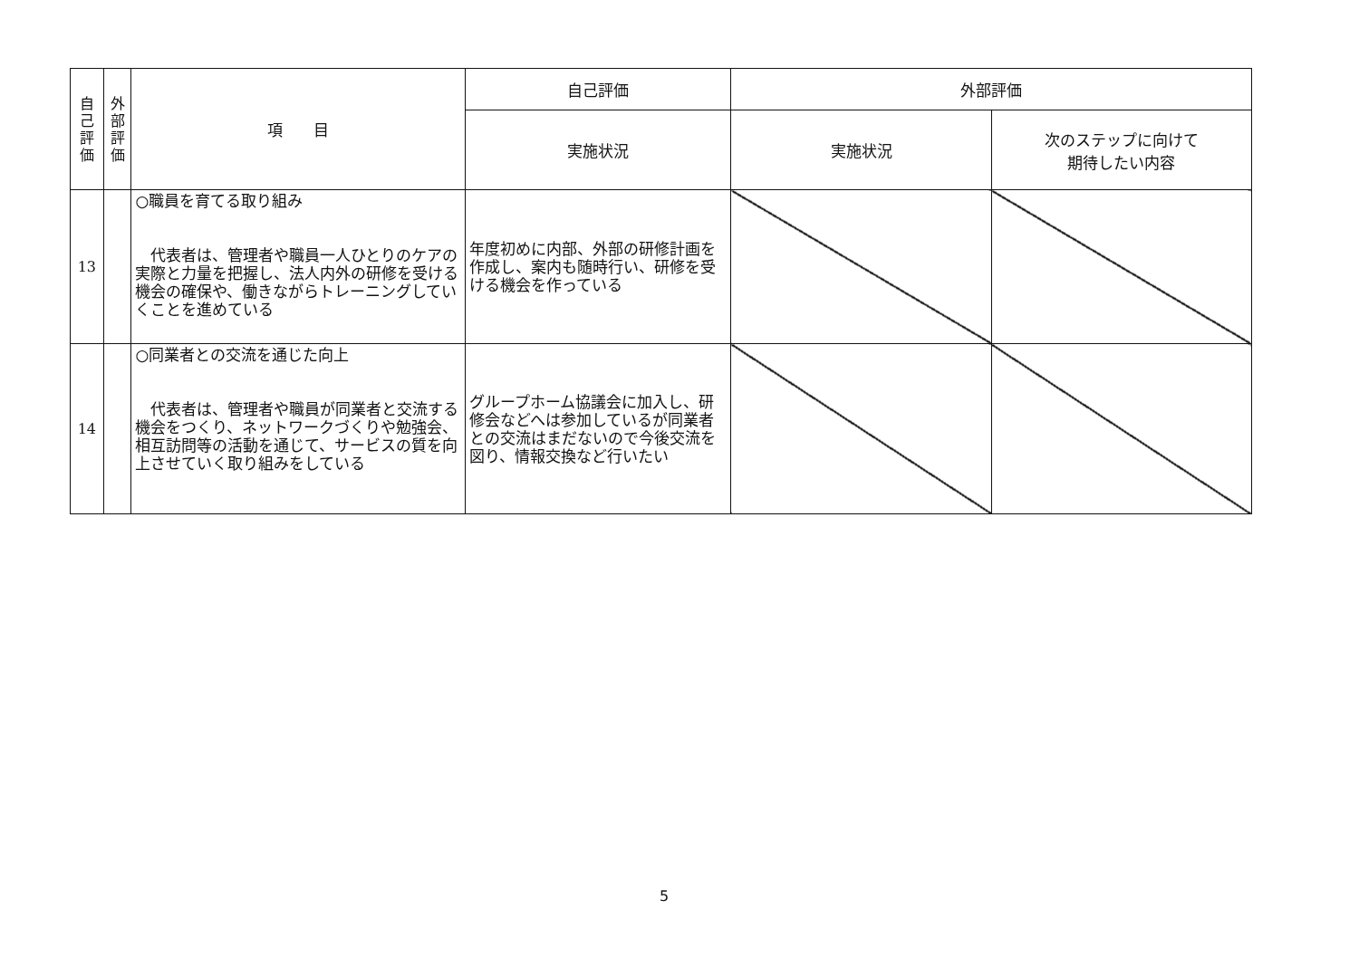| 自 己 評 価 | 外 部 評 価 | 項 目 | 自己評価 | 外部評価 | |
| --- | --- | --- | --- | --- | --- |
| | | | 実施状況 | 実施状況 | 次のステップに向けて 期待したい内容 |
| 13 | | ○職員を育てる取り組み 代表者は、管理者や職員一人ひとりのケアの実際と力量を把握し、法人内外の研修を受ける機会の確保や、働きながらトレーニングしていくことを進めている | 年度初めに内部、外部の研修計画を作成し、案内も随時行い、研修を受ける機会を作っている | | |
| 14 | | ○同業者との交流を通じた向上 代表者は、管理者や職員が同業者と交流する機会をつくり、ネットワークづくりや勉強会、相互訪問等の活動を通じて、サービスの質を向上させていく取り組みをしている | グループホーム協議会に加入し、研修会などへは参加しているが同業者との交流はまだないので今後交流を図り、情報交換など行いたい | | |
5